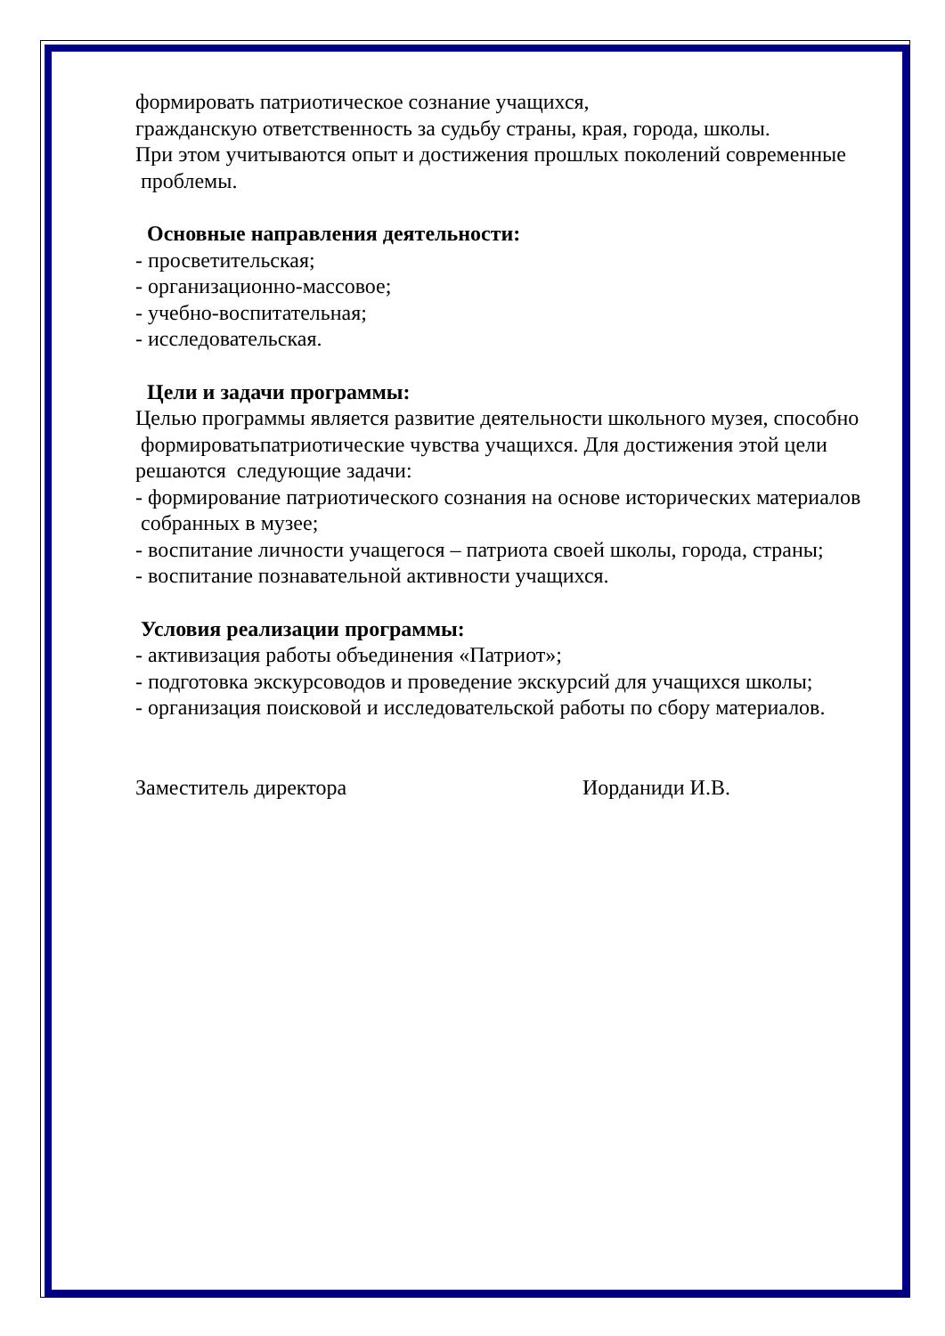формировать патриотическое сознание учащихся,
гражданскую ответственность за судьбу страны, края, города, школы.
При этом учитываются опыт и достижения прошлых поколений современные
проблемы.
Основные направления деятельности:
- просветительская;
- организационно-массовое;
- учебно-воспитательная;
- исследовательская.
Цели и задачи программы:
Целью программы является развитие деятельности школьного музея, способно
формироватьпатриотические чувства учащихся. Для достижения этой цели
решаются следующие задачи:
- формирование патриотического сознания на основе исторических материалов
собранных в музее;
- воспитание личности учащегося – патриота своей школы, города, страны;
- воспитание познавательной активности учащихся.
Условия реализации программы:
- активизация работы объединения «Патриот»;
- подготовка экскурсоводов и проведение экскурсий для учащихся школы;
- организация поисковой и исследовательской работы по сбору материалов.
Заместитель директора Иорданиди И.В.